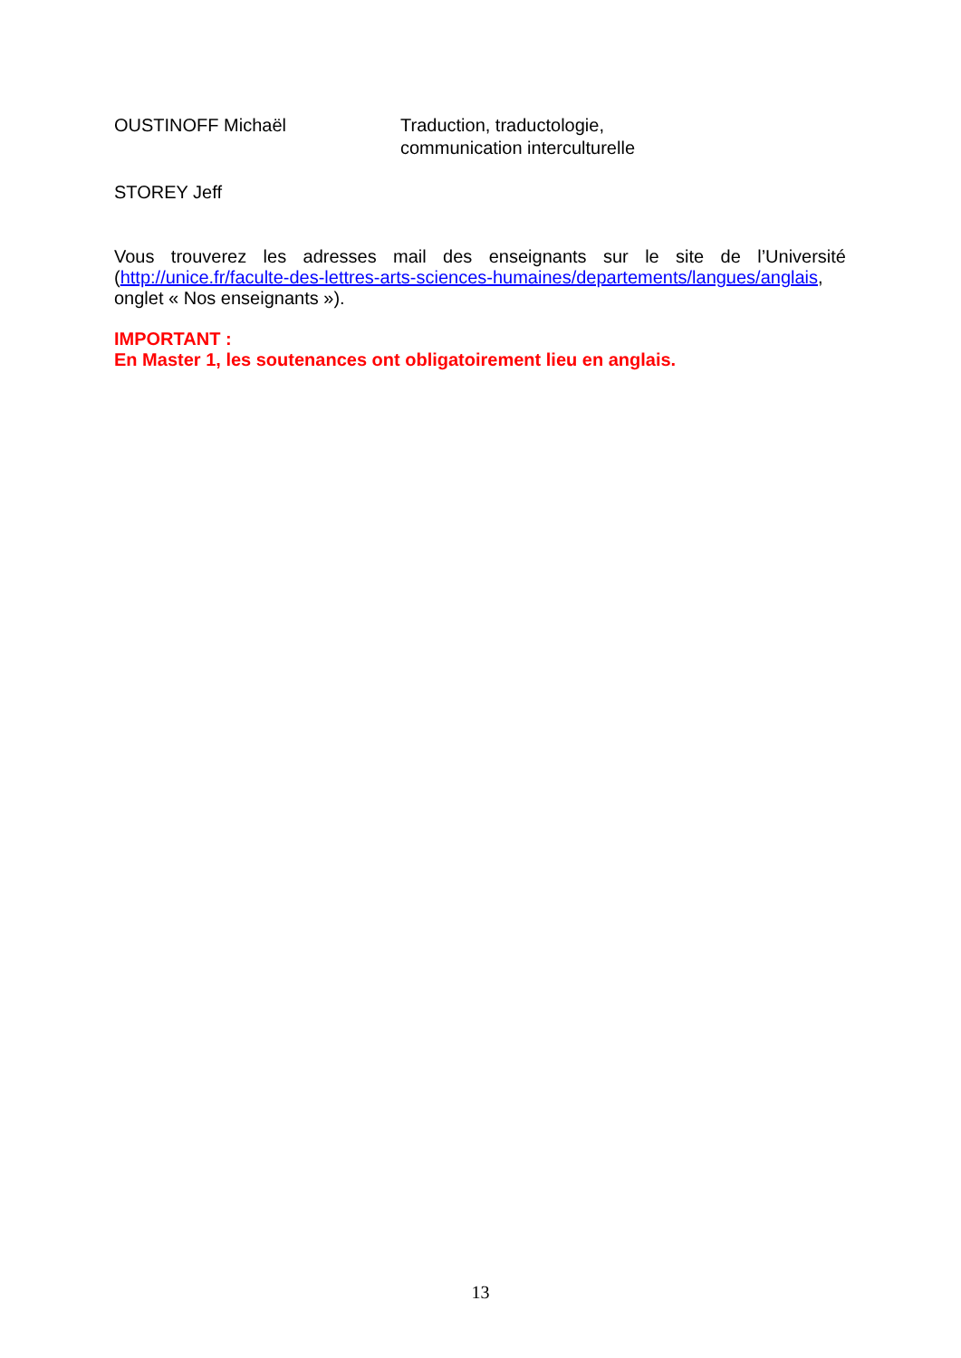OUSTINOFF Michaël Traduction, traductologie,
communication interculturelle
STOREY Jeff
Vous trouverez les adresses mail des enseignants sur le site de l’Université
(http://unice.fr/faculte-des-lettres-arts-sciences-humaines/departements/langues/anglais,
onglet « Nos enseignants »).
IMPORTANT :
En Master 1, les soutenances ont obligatoirement lieu en anglais.
13